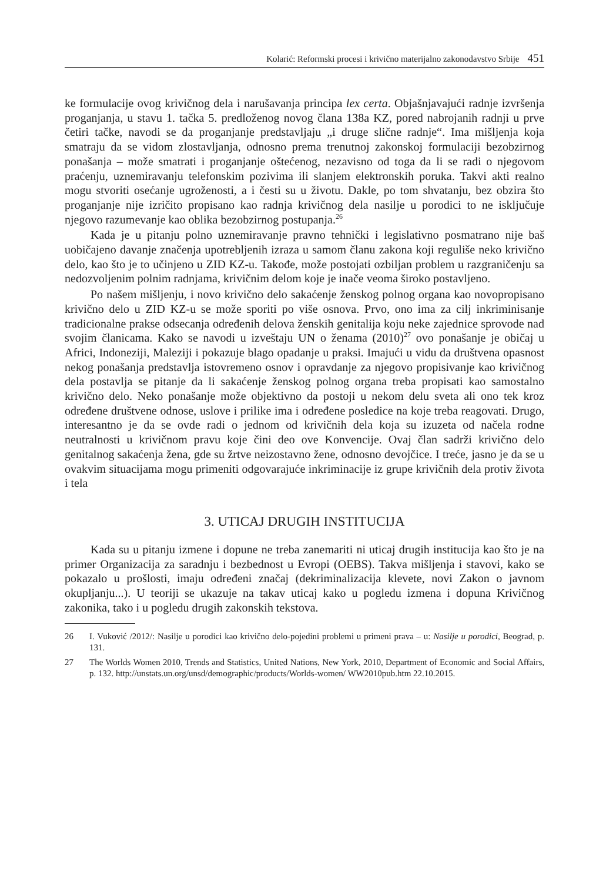Kolarić: Reformski procesi i krivično materijalno zakonodavstvo Srbije 451
ke formulacije ovog krivičnog dela i narušavanja principa lex certa. Objašnjavajući radnje izvršenja proganjanja, u stavu 1. tačka 5. predloženog novog člana 138a KZ, pored nabrojanih radnji u prve četiri tačke, navodi se da proganjanje predstavljaju „i druge slične radnje“. Ima mišljenja koja smatraju da se vidom zlostavljanja, odnosno prema trenutnoj zakonskoj formulaciji bezobzirnog ponašanja – može smatrati i proganjanje oštećenog, nezavisno od toga da li se radi o njegovom praćenju, uznemiravanju telefonskim pozivima ili slanjem elektronskih poruka. Takvi akti realno mogu stvoriti osećanje ugroženosti, a i česti su u životu. Dakle, po tom shvatanju, bez obzira što proganjanje nije izričito propisano kao radnja krivičnog dela nasilje u porodici to ne isključuje njegovo razumevanje kao oblika bezobzirnog postupanja.<sup>26</sup>
Kada je u pitanju polno uznemiravanje pravno tehnički i legislativno posmatrano nije baš uobičajeno davanje značenja upotrebljenih izraza u samom članu zakona koji reguliše neko krivično delo, kao što je to učinjeno u ZID KZ-u. Takođe, može postojati ozbiljan problem u razgraničenju sa nedozvoljenim polnim radnjama, krivičnim delom koje je inače veoma široko postavljeno.
Po našem mišljenju, i novo krivično delo sakaćenje ženskog polnog organa kao novopropisano krivično delo u ZID KZ-u se može sporiti po više osnova. Prvo, ono ima za cilj inkriminisanje tradicionalne prakse odsecanja određenih delova ženskih genitalija koju neke zajednice sprovode nad svojim članicama. Kako se navodi u izveštaju UN o ženama (2010)<sup>27</sup> ovo ponašanje je običaj u Africi, Indoneziji, Maleziji i pokazuje blago opadanje u praksi. Imajući u vidu da društvena opasnost nekog ponašanja predstavlja istovremeno osnov i opravdanje za njegovo propisivanje kao krivičnog dela postavlja se pitanje da li sakaćenje ženskog polnog organa treba propisati kao samostalno krivično delo. Neko ponašanje može objektivno da postoji u nekom delu sveta ali ono tek kroz određene društvene odnose, uslove i prilike ima i određene posledice na koje treba reagovati. Drugo, interesantno je da se ovde radi o jednom od krivičnih dela koja su izuzeta od načela rodne neutralnosti u krivičnom pravu koje čini deo ove Konvencije. Ovaj član sadrži krivično delo genitalnog sakaćenja žena, gde su žrtve neizostavno žene, odnosno devojčice. I treće, jasno je da se u ovakvim situacijama mogu primeniti odgovarajuće inkriminacije iz grupe krivičnih dela protiv života i tela
3. UTICAJ DRUGIH INSTITUCIJA
Kada su u pitanju izmene i dopune ne treba zanemariti ni uticaj drugih institucija kao što je na primer Organizacija za saradnju i bezbednost u Evropi (OEBS). Takva mišljenja i stavovi, kako se pokazalo u prošlosti, imaju određeni značaj (dekriminalizacija klevete, novi Zakon o javnom okupljanju...). U teoriji se ukazuje na takav uticaj kako u pogledu izmena i dopuna Krivičnog zakonika, tako i u pogledu drugih zakonskih tekstova.
26 I. Vuković /2012/: Nasilje u porodici kao krivično delo-pojedini problemi u primeni prava – u: Nasilje u porodici, Beograd, p. 131.
27 The Worlds Women 2010, Trends and Statistics, United Nations, New York, 2010, Department of Economic and Social Affairs, p. 132. http://unstats.un.org/unsd/demographic/products/Worlds-women/ WW2010pub.htm 22.10.2015.